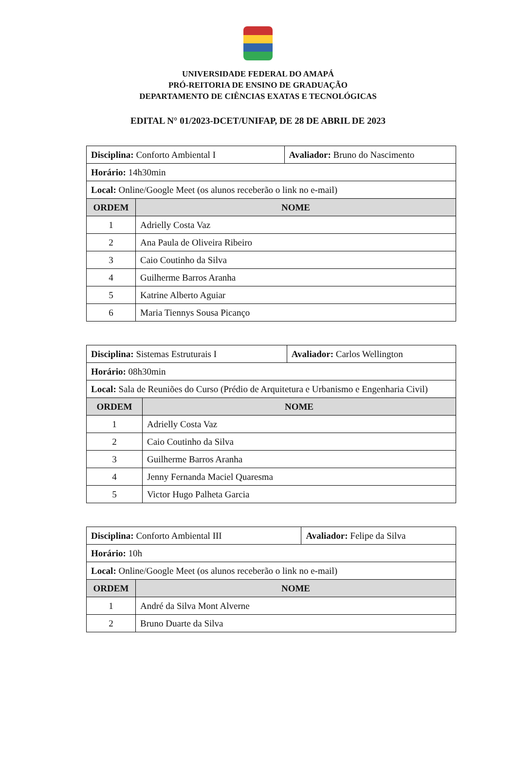UNIVERSIDADE FEDERAL DO AMAPÁ
PRÓ-REITORIA DE ENSINO DE GRADUAÇÃO
DEPARTAMENTO DE CIÊNCIAS EXATAS E TECNOLÓGICAS
EDITAL N° 01/2023-DCET/UNIFAP, DE 28 DE ABRIL DE 2023
| Disciplina: Conforto Ambiental I | | Avaliador: Bruno do Nascimento |
| Horário: 14h30min | | |
| Local: Online/Google Meet (os alunos receberão o link no e-mail) | | |
| ORDEM | NOME | |
| 1 | Adrielly Costa Vaz | |
| 2 | Ana Paula de Oliveira Ribeiro | |
| 3 | Caio Coutinho da Silva | |
| 4 | Guilherme Barros Aranha | |
| 5 | Katrine Alberto Aguiar | |
| 6 | Maria Tiennys Sousa Picanço | |
| Disciplina: Sistemas Estruturais I | | Avaliador: Carlos Wellington |
| Horário: 08h30min | | |
| Local: Sala de Reuniões do Curso (Prédio de Arquitetura e Urbanismo e Engenharia Civil) | | |
| ORDEM | NOME | |
| 1 | Adrielly Costa Vaz | |
| 2 | Caio Coutinho da Silva | |
| 3 | Guilherme Barros Aranha | |
| 4 | Jenny Fernanda Maciel Quaresma | |
| 5 | Victor Hugo Palheta Garcia | |
| Disciplina: Conforto Ambiental III | | Avaliador: Felipe da Silva |
| Horário: 10h | | |
| Local: Online/Google Meet (os alunos receberão o link no e-mail) | | |
| ORDEM | NOME | |
| 1 | André da Silva Mont Alverne | |
| 2 | Bruno Duarte da Silva | |